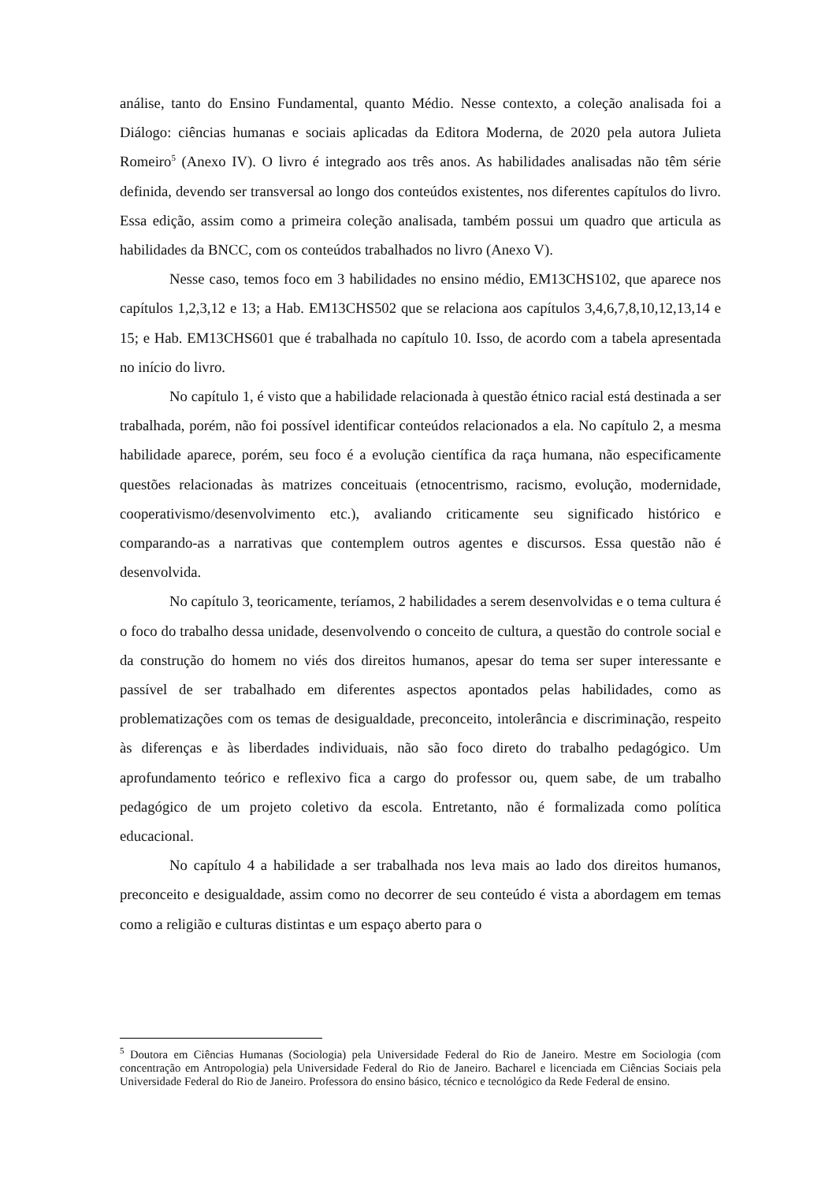análise, tanto do Ensino Fundamental, quanto Médio. Nesse contexto, a coleção analisada foi a Diálogo: ciências humanas e sociais aplicadas da Editora Moderna, de 2020 pela autora Julieta Romeiro<sup>5</sup> (Anexo IV). O livro é integrado aos três anos. As habilidades analisadas não têm série definida, devendo ser transversal ao longo dos conteúdos existentes, nos diferentes capítulos do livro. Essa edição, assim como a primeira coleção analisada, também possui um quadro que articula as habilidades da BNCC, com os conteúdos trabalhados no livro (Anexo V).
Nesse caso, temos foco em 3 habilidades no ensino médio, EM13CHS102, que aparece nos capítulos 1,2,3,12 e 13; a Hab. EM13CHS502 que se relaciona aos capítulos 3,4,6,7,8,10,12,13,14 e 15; e Hab. EM13CHS601 que é trabalhada no capítulo 10. Isso, de acordo com a tabela apresentada no início do livro.
No capítulo 1, é visto que a habilidade relacionada à questão étnico racial está destinada a ser trabalhada, porém, não foi possível identificar conteúdos relacionados a ela. No capítulo 2, a mesma habilidade aparece, porém, seu foco é a evolução científica da raça humana, não especificamente questões relacionadas às matrizes conceituais (etnocentrismo, racismo, evolução, modernidade, cooperativismo/desenvolvimento etc.), avaliando criticamente seu significado histórico e comparando-as a narrativas que contemplem outros agentes e discursos. Essa questão não é desenvolvida.
No capítulo 3, teoricamente, teríamos, 2 habilidades a serem desenvolvidas e o tema cultura é o foco do trabalho dessa unidade, desenvolvendo o conceito de cultura, a questão do controle social e da construção do homem no viés dos direitos humanos, apesar do tema ser super interessante e passível de ser trabalhado em diferentes aspectos apontados pelas habilidades, como as problematizações com os temas de desigualdade, preconceito, intolerância e discriminação, respeito às diferenças e às liberdades individuais, não são foco direto do trabalho pedagógico. Um aprofundamento teórico e reflexivo fica a cargo do professor ou, quem sabe, de um trabalho pedagógico de um projeto coletivo da escola. Entretanto, não é formalizada como política educacional.
No capítulo 4 a habilidade a ser trabalhada nos leva mais ao lado dos direitos humanos, preconceito e desigualdade, assim como no decorrer de seu conteúdo é vista a abordagem em temas como a religião e culturas distintas e um espaço aberto para o
<sup>5</sup> Doutora em Ciências Humanas (Sociologia) pela Universidade Federal do Rio de Janeiro. Mestre em Sociologia (com concentração em Antropologia) pela Universidade Federal do Rio de Janeiro. Bacharel e licenciada em Ciências Sociais pela Universidade Federal do Rio de Janeiro. Professora do ensino básico, técnico e tecnológico da Rede Federal de ensino.